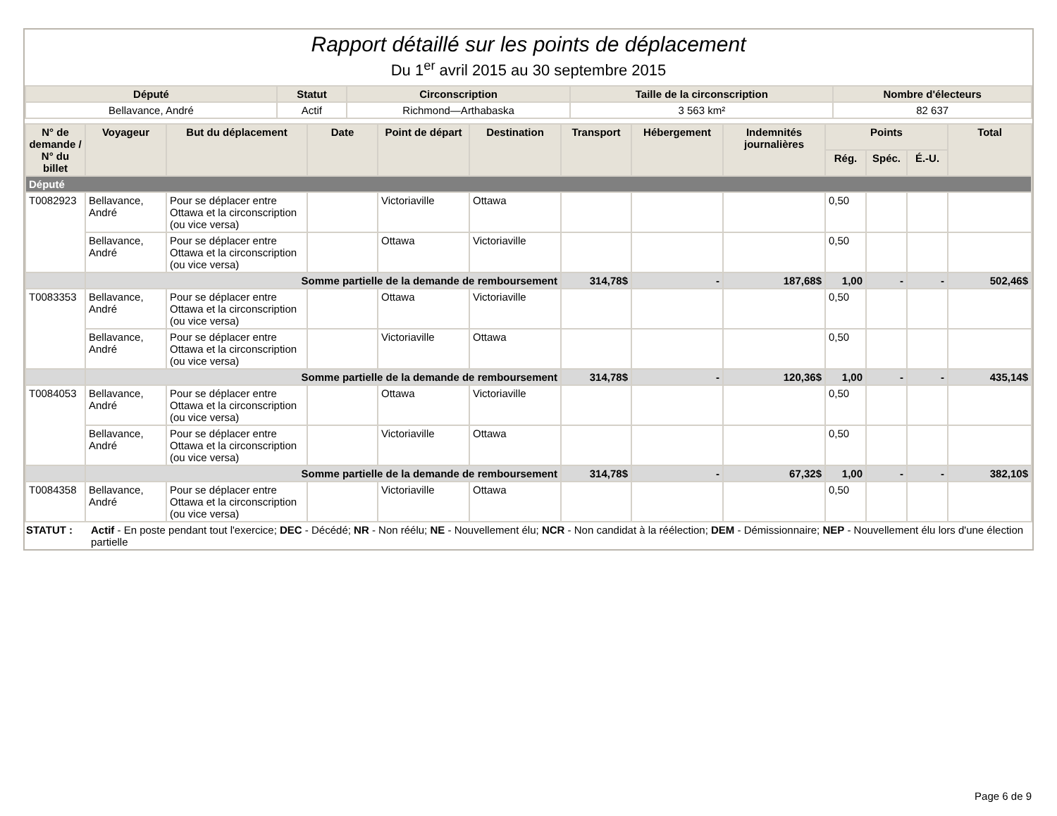Rapport détaillé sur les points de déplacement
Du 1<sup>er</sup> avril 2015 au 30 septembre 2015
| Député | Statut | Circonscription | Taille de la circonscription | Nombre d'électeurs |
| --- | --- | --- | --- | --- |
| Bellavance, André | Actif | Richmond—Arthabaska | 3 563 km² | 82 637 |
| N° de demande / N° du billet | Voyageur | But du déplacement | Date | Point de départ | Destination | Transport | Hébergement | Indemnités journalières | Points | | | Total |
| --- | --- | --- | --- | --- | --- | --- | --- | --- | --- | --- | --- | --- |
| | | | | | | | | | Rég. | Spéc. | É.-U. | |
| Député | | | | | | | | | | | | |
| T0082923 | Bellavance, André | Pour se déplacer entre Ottawa et la circonscription (ou vice versa) | | Victoriaville | Ottawa | | | | 0,50 | | | |
| | Bellavance, André | Pour se déplacer entre Ottawa et la circonscription (ou vice versa) | | Ottawa | Victoriaville | | | | 0,50 | | | |
| | Somme partielle de la demande de remboursement | | | | | 314,78$ | - | 187,68$ | 1,00 | - | - | 502,46$ |
| T0083353 | Bellavance, André | Pour se déplacer entre Ottawa et la circonscription (ou vice versa) | | Ottawa | Victoriaville | | | | 0,50 | | | |
| | Bellavance, André | Pour se déplacer entre Ottawa et la circonscription (ou vice versa) | | Victoriaville | Ottawa | | | | 0,50 | | | |
| | Somme partielle de la demande de remboursement | | | | | 314,78$ | - | 120,36$ | 1,00 | - | - | 435,14$ |
| T0084053 | Bellavance, André | Pour se déplacer entre Ottawa et la circonscription (ou vice versa) | | Ottawa | Victoriaville | | | | 0,50 | | | |
| | Bellavance, André | Pour se déplacer entre Ottawa et la circonscription (ou vice versa) | | Victoriaville | Ottawa | | | | 0,50 | | | |
| | Somme partielle de la demande de remboursement | | | | | 314,78$ | - | 67,32$ | 1,00 | - | - | 382,10$ |
| T0084358 | Bellavance, André | Pour se déplacer entre Ottawa et la circonscription (ou vice versa) | | Victoriaville | Ottawa | | | | 0,50 | | | |
STATUT : Actif - En poste pendant tout l'exercice; DEC - Décédé; NR - Non réélu; NE - Nouvellement élu; NCR - Non candidat à la réélection; DEM - Démissionnaire; NEP - Nouvellement élu lors d'une élection partielle
Page 6 de 9